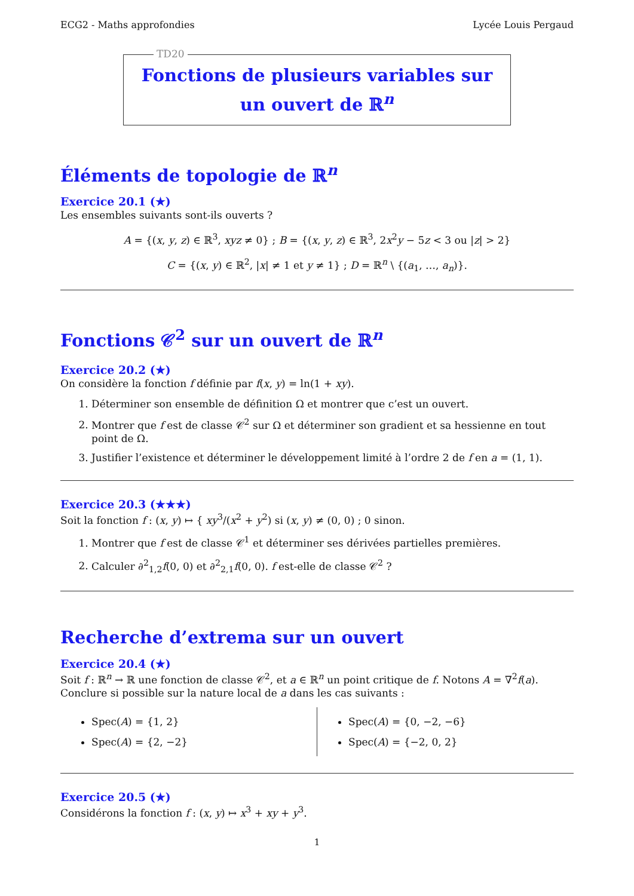ECG2 - Maths approfondies Lycée Louis Pergaud
TD20
Fonctions de plusieurs variables sur un ouvert de ℝ<sup>n</sup>
Éléments de topologie de ℝ<sup>n</sup>
Exercice 20.1 (★)
Les ensembles suivants sont-ils ouverts ?
A = {(x, y, z) ∈ ℝ<sup>3</sup>, xyz ≠ 0} ; B = {(x, y, z) ∈ ℝ<sup>3</sup>, 2x<sup>2</sup>y − 5z < 3 ou |z| > 2}
C = {(x, y) ∈ ℝ<sup>2</sup>, |x| ≠ 1 et y ≠ 1} ; D = ℝ<sup>n</sup> \ {(a<sub>1</sub>, …, a<sub>n</sub>)}.
Fonctions 𝒞<sup>2</sup> sur un ouvert de ℝ<sup>n</sup>
Exercice 20.2 (★)
On considère la fonction f définie par f(x, y) = ln(1 + xy).
1. Déterminer son ensemble de définition Ω et montrer que c’est un ouvert.
2. Montrer que f est de classe 𝒞<sup>2</sup> sur Ω et déterminer son gradient et sa hessienne en tout point de Ω.
3. Justifier l’existence et déterminer le développement limité à l’ordre 2 de f en a = (1, 1).
Exercice 20.3 (★★★)
Soit la fonction f : (x, y) ↦ { xy<sup>3</sup>/(x<sup>2</sup> + y<sup>2</sup>) si (x, y) ≠ (0, 0) ; 0 sinon.
1. Montrer que f est de classe 𝒞<sup>1</sup> et déterminer ses dérivées partielles premières.
2. Calculer ∂<sup>2</sup><sub>1,2</sub>f(0, 0) et ∂<sup>2</sup><sub>2,1</sub>f(0, 0). f est-elle de classe 𝒞<sup>2</sup> ?
Recherche d’extrema sur un ouvert
Exercice 20.4 (★)
Soit f : ℝ<sup>n</sup> → ℝ une fonction de classe 𝒞<sup>2</sup>, et a ∈ ℝ<sup>n</sup> un point critique de f. Notons A = ∇<sup>2</sup>f(a). Conclure si possible sur la nature local de a dans les cas suivants :
Spec(A) = {1, 2}
Spec(A) = {2, −2}
Spec(A) = {0, −2, −6}
Spec(A) = {−2, 0, 2}
Exercice 20.5 (★)
Considérons la fonction f : (x, y) ↦ x<sup>3</sup> + xy + y<sup>3</sup>.
1